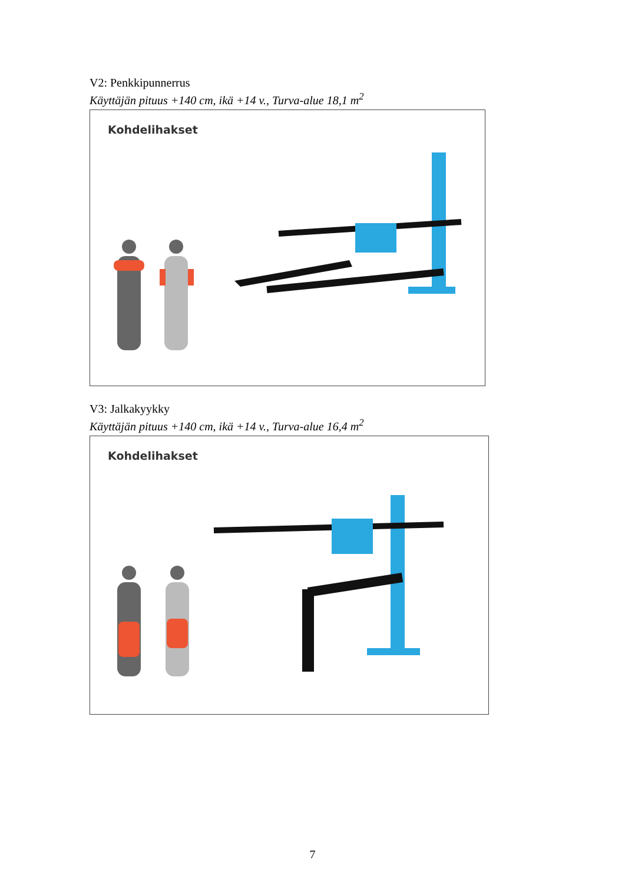V2: Penkkipunnerrus
Käyttäjän pituus +140 cm, ikä +14 v., Turva-alue 18,1 m<sup>2</sup>
Kohdelihakset
V3: Jalkakyykky
Käyttäjän pituus +140 cm, ikä +14 v., Turva-alue 16,4 m<sup>2</sup>
Kohdelihakset
7